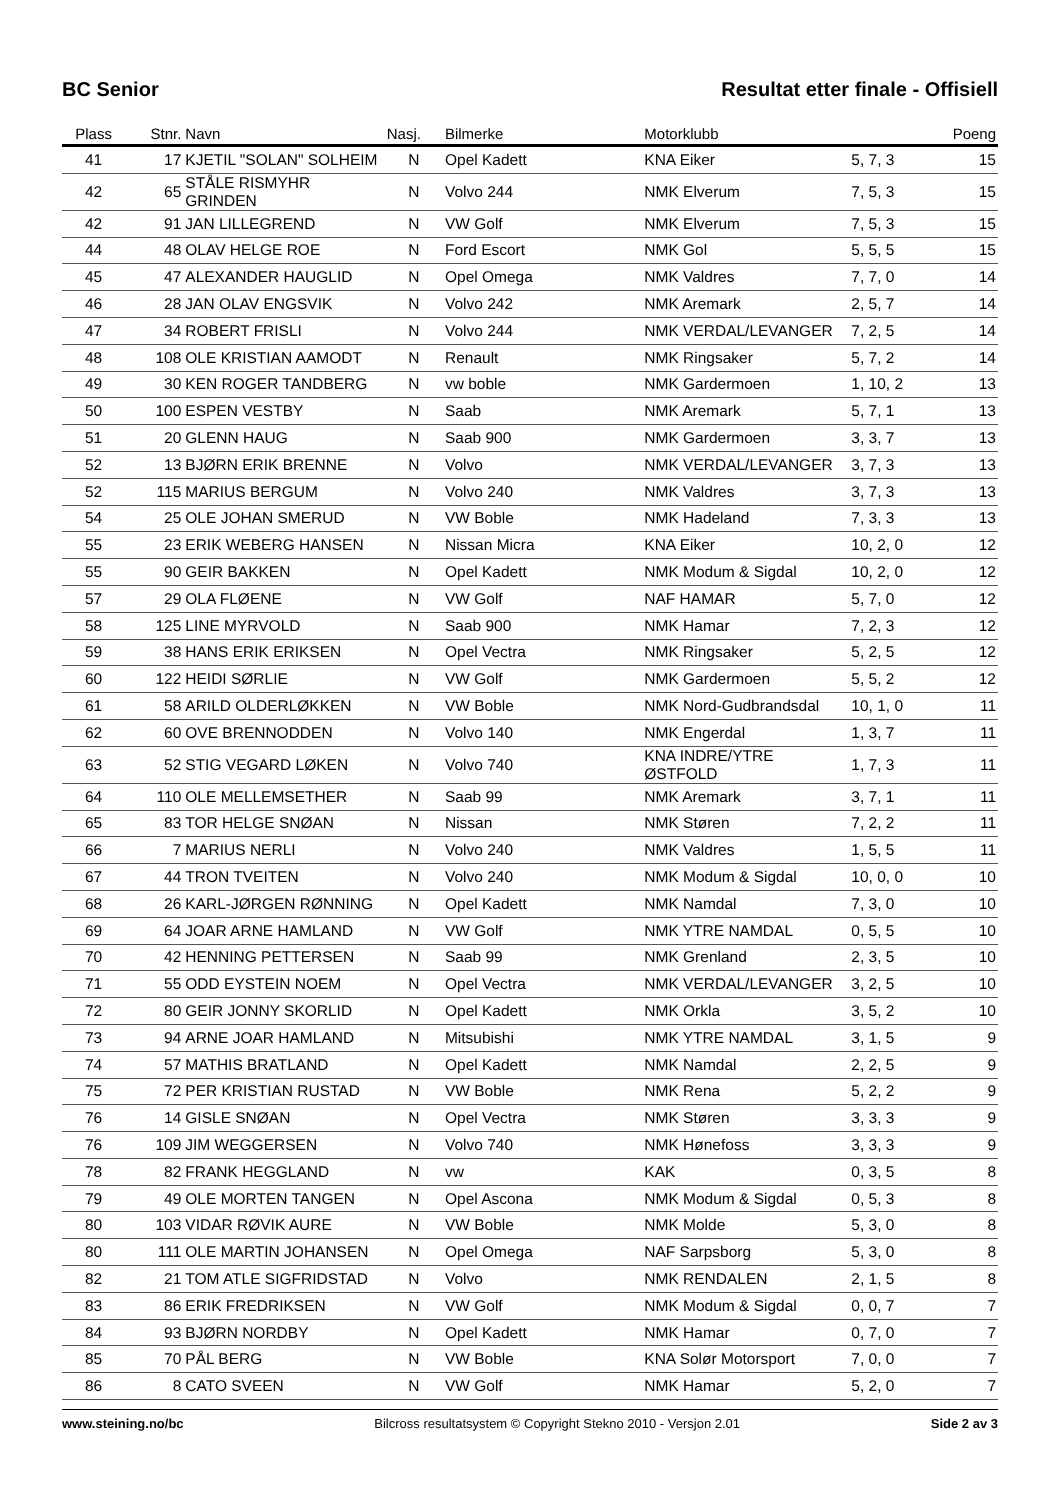BC Senior Resultat etter finale - Offisiell
| Plass | Stnr. | Navn | Nasj. | Bilmerke | Motorklubb | | Poeng |
| --- | --- | --- | --- | --- | --- | --- | --- |
| 41 | 17 | KJETIL "SOLAN" SOLHEIM | N | Opel Kadett | KNA Eiker | 5, 7, 3 | 15 |
| 42 | 65 | STÅLE RISMYHR GRINDEN | N | Volvo 244 | NMK Elverum | 7, 5, 3 | 15 |
| 42 | 91 | JAN LILLEGREND | N | VW Golf | NMK Elverum | 7, 5, 3 | 15 |
| 44 | 48 | OLAV HELGE ROE | N | Ford Escort | NMK Gol | 5, 5, 5 | 15 |
| 45 | 47 | ALEXANDER HAUGLID | N | Opel Omega | NMK Valdres | 7, 7, 0 | 14 |
| 46 | 28 | JAN OLAV ENGSVIK | N | Volvo 242 | NMK Aremark | 2, 5, 7 | 14 |
| 47 | 34 | ROBERT FRISLI | N | Volvo 244 | NMK VERDAL/LEVANGER | 7, 2, 5 | 14 |
| 48 | 108 | OLE KRISTIAN AAMODT | N | Renault | NMK Ringsaker | 5, 7, 2 | 14 |
| 49 | 30 | KEN ROGER TANDBERG | N | vw boble | NMK Gardermoen | 1, 10, 2 | 13 |
| 50 | 100 | ESPEN VESTBY | N | Saab | NMK Aremark | 5, 7, 1 | 13 |
| 51 | 20 | GLENN HAUG | N | Saab 900 | NMK Gardermoen | 3, 3, 7 | 13 |
| 52 | 13 | BJØRN ERIK BRENNE | N | Volvo | NMK VERDAL/LEVANGER | 3, 7, 3 | 13 |
| 52 | 115 | MARIUS BERGUM | N | Volvo 240 | NMK Valdres | 3, 7, 3 | 13 |
| 54 | 25 | OLE JOHAN SMERUD | N | VW Boble | NMK Hadeland | 7, 3, 3 | 13 |
| 55 | 23 | ERIK WEBERG HANSEN | N | Nissan Micra | KNA Eiker | 10, 2, 0 | 12 |
| 55 | 90 | GEIR BAKKEN | N | Opel Kadett | NMK Modum & Sigdal | 10, 2, 0 | 12 |
| 57 | 29 | OLA FLØENE | N | VW Golf | NAF HAMAR | 5, 7, 0 | 12 |
| 58 | 125 | LINE MYRVOLD | N | Saab 900 | NMK Hamar | 7, 2, 3 | 12 |
| 59 | 38 | HANS ERIK ERIKSEN | N | Opel Vectra | NMK Ringsaker | 5, 2, 5 | 12 |
| 60 | 122 | HEIDI SØRLIE | N | VW Golf | NMK Gardermoen | 5, 5, 2 | 12 |
| 61 | 58 | ARILD OLDERLØKKEN | N | VW Boble | NMK Nord-Gudbrandsdal | 10, 1, 0 | 11 |
| 62 | 60 | OVE BRENNODDEN | N | Volvo 140 | NMK Engerdal | 1, 3, 7 | 11 |
| 63 | 52 | STIG VEGARD LØKEN | N | Volvo 740 | KNA INDRE/YTRE ØSTFOLD | 1, 7, 3 | 11 |
| 64 | 110 | OLE MELLEMSETHER | N | Saab 99 | NMK Aremark | 3, 7, 1 | 11 |
| 65 | 83 | TOR HELGE SNØAN | N | Nissan | NMK Støren | 7, 2, 2 | 11 |
| 66 | 7 | MARIUS NERLI | N | Volvo 240 | NMK Valdres | 1, 5, 5 | 11 |
| 67 | 44 | TRON TVEITEN | N | Volvo 240 | NMK Modum & Sigdal | 10, 0, 0 | 10 |
| 68 | 26 | KARL-JØRGEN RØNNING | N | Opel Kadett | NMK Namdal | 7, 3, 0 | 10 |
| 69 | 64 | JOAR ARNE HAMLAND | N | VW Golf | NMK YTRE NAMDAL | 0, 5, 5 | 10 |
| 70 | 42 | HENNING PETTERSEN | N | Saab 99 | NMK Grenland | 2, 3, 5 | 10 |
| 71 | 55 | ODD EYSTEIN NOEM | N | Opel Vectra | NMK VERDAL/LEVANGER | 3, 2, 5 | 10 |
| 72 | 80 | GEIR JONNY SKORLID | N | Opel Kadett | NMK Orkla | 3, 5, 2 | 10 |
| 73 | 94 | ARNE JOAR HAMLAND | N | Mitsubishi | NMK YTRE NAMDAL | 3, 1, 5 | 9 |
| 74 | 57 | MATHIS BRATLAND | N | Opel Kadett | NMK Namdal | 2, 2, 5 | 9 |
| 75 | 72 | PER KRISTIAN RUSTAD | N | VW Boble | NMK Rena | 5, 2, 2 | 9 |
| 76 | 14 | GISLE SNØAN | N | Opel Vectra | NMK Støren | 3, 3, 3 | 9 |
| 76 | 109 | JIM WEGGERSEN | N | Volvo 740 | NMK Hønefoss | 3, 3, 3 | 9 |
| 78 | 82 | FRANK HEGGLAND | N | vw | KAK | 0, 3, 5 | 8 |
| 79 | 49 | OLE MORTEN TANGEN | N | Opel Ascona | NMK Modum & Sigdal | 0, 5, 3 | 8 |
| 80 | 103 | VIDAR RØVIK AURE | N | VW Boble | NMK Molde | 5, 3, 0 | 8 |
| 80 | 111 | OLE MARTIN JOHANSEN | N | Opel Omega | NAF Sarpsborg | 5, 3, 0 | 8 |
| 82 | 21 | TOM ATLE SIGFRIDSTAD | N | Volvo | NMK RENDALEN | 2, 1, 5 | 8 |
| 83 | 86 | ERIK FREDRIKSEN | N | VW Golf | NMK Modum & Sigdal | 0, 0, 7 | 7 |
| 84 | 93 | BJØRN NORDBY | N | Opel Kadett | NMK Hamar | 0, 7, 0 | 7 |
| 85 | 70 | PÅL BERG | N | VW Boble | KNA Solør Motorsport | 7, 0, 0 | 7 |
| 86 | 8 | CATO SVEEN | N | VW Golf | NMK Hamar | 5, 2, 0 | 7 |
www.steining.no/bc Bilcross resultatsystem © Copyright Stekno 2010 - Versjon 2.01 Side 2 av 3